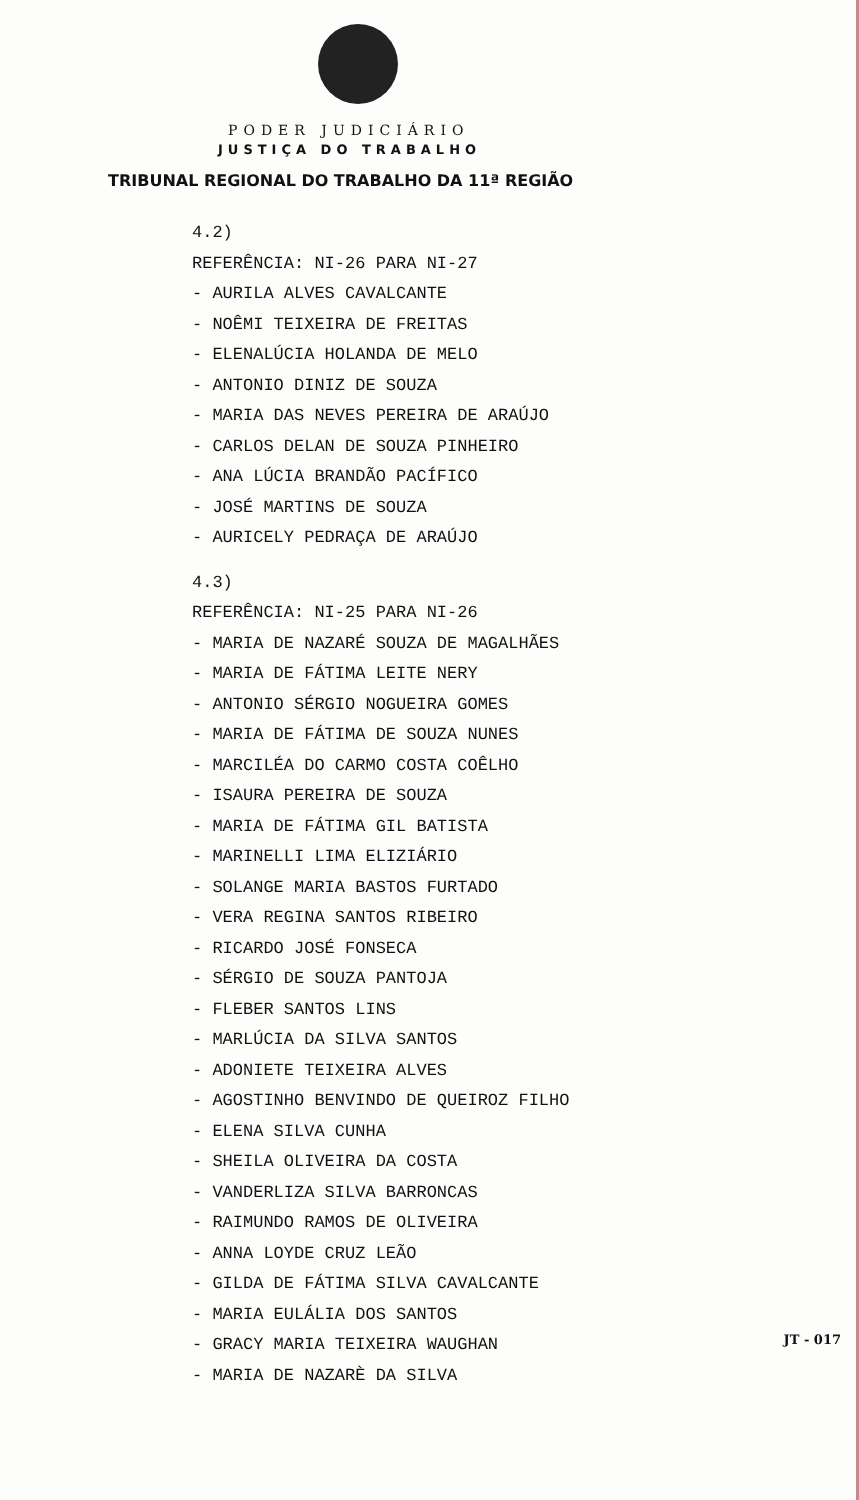PODER JUDICIÁRIO
JUSTIÇA DO TRABALHO
TRIBUNAL REGIONAL DO TRABALHO DA 11ª REGIÃO
4.2)
REFERÊNCIA: NI-26 PARA NI-27
- AURILA ALVES CAVALCANTE
- NOÊMI TEIXEIRA DE FREITAS
- ELENALÚCIA HOLANDA DE MELO
- ANTONIO DINIZ DE SOUZA
- MARIA DAS NEVES PEREIRA DE ARAÚJO
- CARLOS DELAN DE SOUZA PINHEIRO
- ANA LÚCIA BRANDÃO PACÍFICO
- JOSÉ MARTINS DE SOUZA
- AURICELY PEDRAÇA DE ARAÚJO
4.3)
REFERÊNCIA: NI-25 PARA NI-26
- MARIA DE NAZARÉ SOUZA DE MAGALHÃES
- MARIA DE FÁTIMA LEITE NERY
- ANTONIO SÉRGIO NOGUEIRA GOMES
- MARIA DE FÁTIMA DE SOUZA NUNES
- MARCILÉA DO CARMO COSTA COÊLHO
- ISAURA PEREIRA DE SOUZA
- MARIA DE FÁTIMA GIL BATISTA
- MARINELLI LIMA ELIZIÁRIO
- SOLANGE MARIA BASTOS FURTADO
- VERA REGINA SANTOS RIBEIRO
- RICARDO JOSÉ FONSECA
- SÉRGIO DE SOUZA PANTOJA
- FLEBER SANTOS LINS
- MARLÚCIA DA SILVA SANTOS
- ADONIETE TEIXEIRA ALVES
- AGOSTINHO BENVINDO DE QUEIROZ FILHO
- ELENA SILVA CUNHA
- SHEILA OLIVEIRA DA COSTA
- VANDERLIZA SILVA BARRONCAS
- RAIMUNDO RAMOS DE OLIVEIRA
- ANNA LOYDE CRUZ LEÃO
- GILDA DE FÁTIMA SILVA CAVALCANTE
- MARIA EULÁLIA DOS SANTOS
- GRACY MARIA TEIXEIRA WAUGHAN
- MARIA DE NAZARÈ DA SILVA
JT - 017